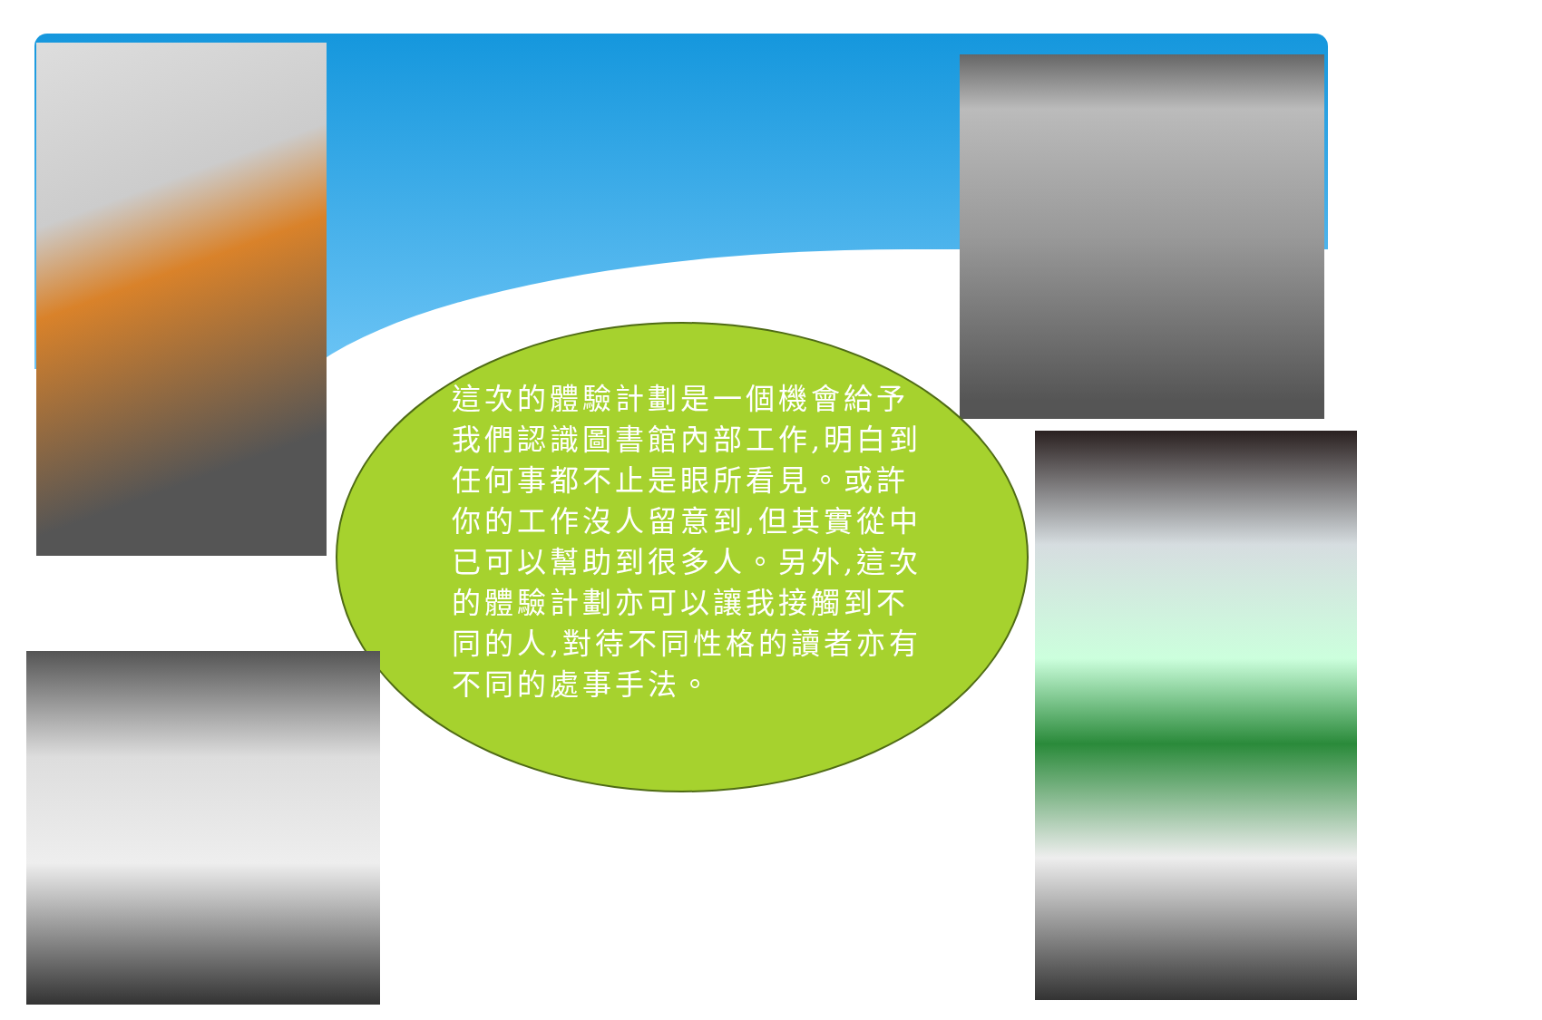這次的體驗計劃是一個機會給予我們認識圖書館內部工作,明白到任何事都不止是眼所看見。或許你的工作沒人留意到,但其實從中已可以幫助到很多人。另外,這次的體驗計劃亦可以讓我接觸到不同的人,對待不同性格的讀者亦有不同的處事手法。